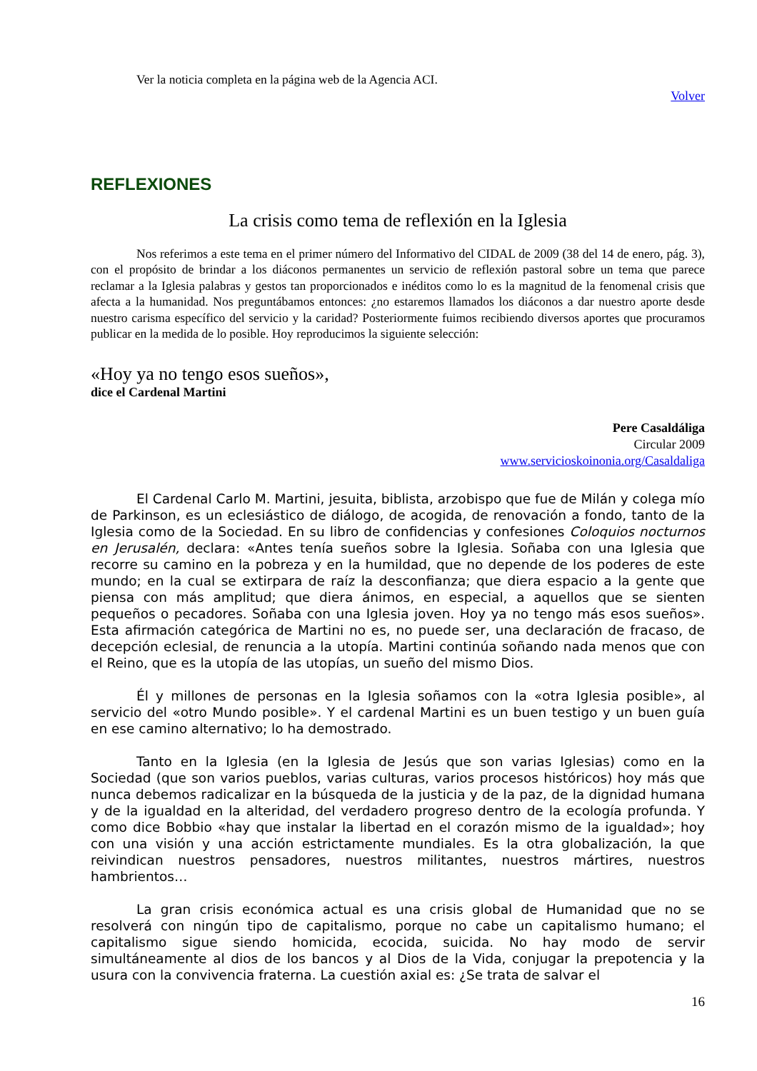Ver la noticia completa en la página web de la Agencia ACI.
Volver
REFLEXIONES
La crisis como tema de reflexión en la Iglesia
Nos referimos a este tema en el primer número del Informativo del CIDAL de 2009 (38 del 14 de enero, pág. 3), con el propósito de brindar a los diáconos permanentes un servicio de reflexión pastoral sobre un tema que parece reclamar a la Iglesia palabras y gestos tan proporcionados e inéditos como lo es la magnitud de la fenomenal crisis que afecta a la humanidad. Nos preguntábamos entonces: ¿no estaremos llamados los diáconos a dar nuestro aporte desde nuestro carisma específico del servicio y la caridad? Posteriormente fuimos recibiendo diversos aportes que procuramos publicar en la medida de lo posible. Hoy reproducimos la siguiente selección:
«Hoy ya no tengo esos sueños»,
dice el Cardenal Martini
Pere Casaldáliga
Circular 2009
www.servicioskoinonia.org/Casaldaliga
El Cardenal Carlo M. Martini, jesuita, biblista, arzobispo que fue de Milán y colega mío de Parkinson, es un eclesiástico de diálogo, de acogida, de renovación a fondo, tanto de la Iglesia como de la Sociedad. En su libro de confidencias y confesiones Coloquios nocturnos en Jerusalén, declara: «Antes tenía sueños sobre la Iglesia. Soñaba con una Iglesia que recorre su camino en la pobreza y en la humildad, que no depende de los poderes de este mundo; en la cual se extirpara de raíz la desconfianza; que diera espacio a la gente que piensa con más amplitud; que diera ánimos, en especial, a aquellos que se sienten pequeños o pecadores. Soñaba con una Iglesia joven. Hoy ya no tengo más esos sueños». Esta afirmación categórica de Martini no es, no puede ser, una declaración de fracaso, de decepción eclesial, de renuncia a la utopía. Martini continúa soñando nada menos que con el Reino, que es la utopía de las utopías, un sueño del mismo Dios.
Él y millones de personas en la Iglesia soñamos con la «otra Iglesia posible», al servicio del «otro Mundo posible». Y el cardenal Martini es un buen testigo y un buen guía en ese camino alternativo; lo ha demostrado.
Tanto en la Iglesia (en la Iglesia de Jesús que son varias Iglesias) como en la Sociedad (que son varios pueblos, varias culturas, varios procesos históricos) hoy más que nunca debemos radicalizar en la búsqueda de la justicia y de la paz, de la dignidad humana y de la igualdad en la alteridad, del verdadero progreso dentro de la ecología profunda. Y como dice Bobbio «hay que instalar la libertad en el corazón mismo de la igualdad»; hoy con una visión y una acción estrictamente mundiales. Es la otra globalización, la que reivindican nuestros pensadores, nuestros militantes, nuestros mártires, nuestros hambrientos…
La gran crisis económica actual es una crisis global de Humanidad que no se resolverá con ningún tipo de capitalismo, porque no cabe un capitalismo humano; el capitalismo sigue siendo homicida, ecocida, suicida. No hay modo de servir simultáneamente al dios de los bancos y al Dios de la Vida, conjugar la prepotencia y la usura con la convivencia fraterna. La cuestión axial es: ¿Se trata de salvar el
16